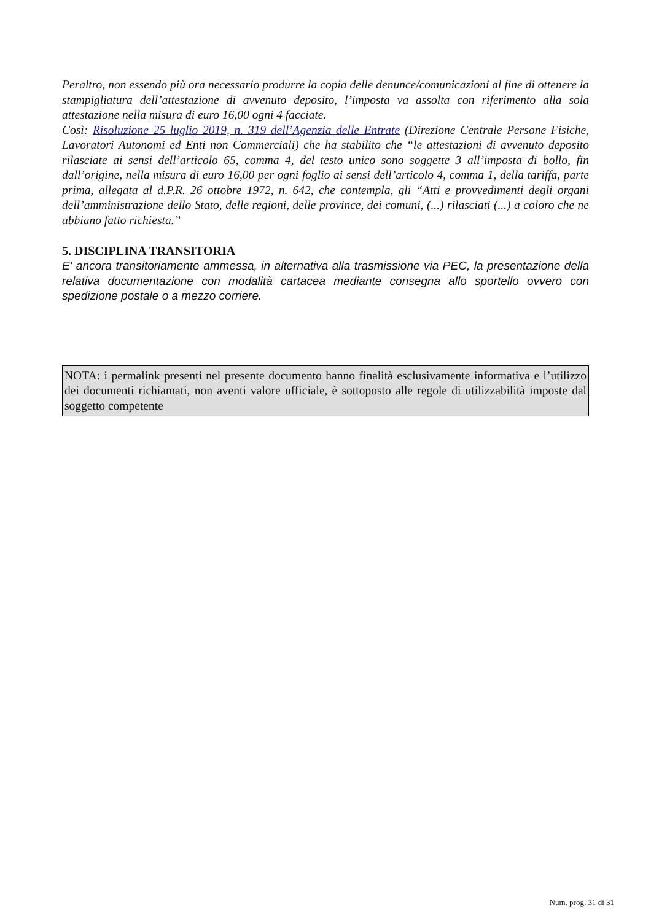Peraltro, non essendo più ora necessario produrre la copia delle denunce/comunicazioni al fine di ottenere la stampigliatura dell’attestazione di avvenuto deposito, l’imposta va assolta con riferimento alla sola attestazione nella misura di euro 16,00 ogni 4 facciate.
Così: Risoluzione 25 luglio 2019, n. 319 dell’Agenzia delle Entrate (Direzione Centrale Persone Fisiche, Lavoratori Autonomi ed Enti non Commerciali) che ha stabilito che “le attestazioni di avvenuto deposito rilasciate ai sensi dell’articolo 65, comma 4, del testo unico sono soggette 3 all’imposta di bollo, fin dall’origine, nella misura di euro 16,00 per ogni foglio ai sensi dell’articolo 4, comma 1, della tariffa, parte prima, allegata al d.P.R. 26 ottobre 1972, n. 642, che contempla, gli “Atti e provvedimenti degli organi dell’amministrazione dello Stato, delle regioni, delle province, dei comuni, (...) rilasciati (...) a coloro che ne abbiano fatto richiesta.”
5. DISCIPLINA TRANSITORIA
E' ancora transitoriamente ammessa, in alternativa alla trasmissione via PEC, la presentazione della relativa documentazione con modalità cartacea mediante consegna allo sportello ovvero con spedizione postale o a mezzo corriere.
NOTA: i permalink presenti nel presente documento hanno finalità esclusivamente informativa e l’utilizzo dei documenti richiamati, non aventi valore ufficiale, è sottoposto alle regole di utilizzabilità imposte dal soggetto competente
Num. prog. 31 di 31